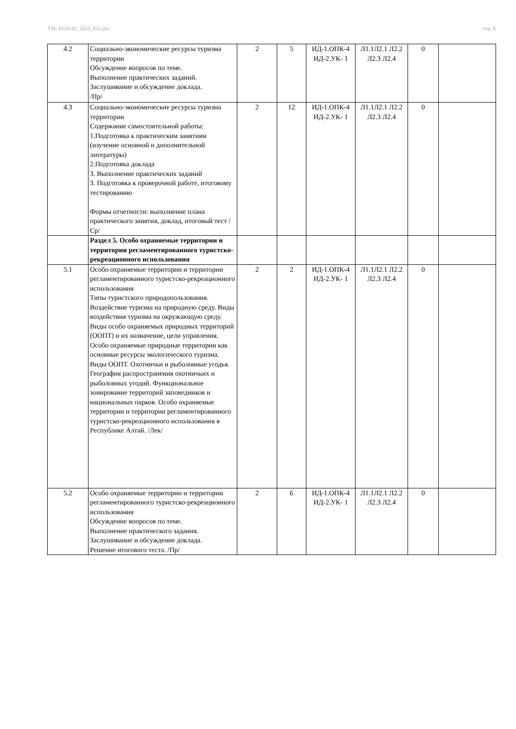УП: 43.03.02_2022_832.plx стр. 8
| 4.2 | Социально-экономические ресурсы туризма территории Обсуждение вопросов по теме. Выполнение практических заданий. Заслушивание и обсуждение доклада. /Пр/ | 2 | 5 | ИД-1.ОПК-4 ИД-2.УК- 1 | Л1.1Л2.1 Л2.2 Л2.3 Л2.4 | 0 | |
| 4.3 | Социально-экономические ресурсы туризма территории Содержание самостоятельной работы: 1.Подготовка к практическим занятиям (изучение основной и дополнительной литературы) 2.Подготовка доклада 3. Выполнение практических заданий 3. Подготовка к проверочной работе, итоговому тестированию Формы отчетности: выполнение плана практического занятия, доклад, итоговый тест /Ср/ | 2 | 12 | ИД-1.ОПК-4 ИД-2.УК- 1 | Л1.1Л2.1 Л2.2 Л2.3 Л2.4 | 0 | |
| | Раздел 5. Особо охраняемые территории и территории регламентированного туристско-рекреационного использования | | | | | | |
| 5.1 | Особо охраняемые территории и территории регламентированного туристско-рекреационного использования Типы туристского природопользования. Воздействие туризма на природную среду. Виды воздействия туризма на окружающую среду. Виды особо охраняемых природных территорий (ООПТ) и их назначение, цели управления. Особо охраняемые природные территории как основные ресурсы экологического туризма. Виды ООПТ. Охотничьи и рыболовные угодья. География распространения охотничьих и рыболовных угодий. Функциональное зонирование территорий заповедников и национальных парков. Особо охраняемые территории и территории регламентированного туристско-рекреационного использования в Республике Алтай. /Лек/ | 2 | 2 | ИД-1.ОПК-4 ИД-2.УК- 1 | Л1.1Л2.1 Л2.2 Л2.3 Л2.4 | 0 | |
| 5.2 | Особо охраняемые территории и территории регламентированного туристско-рекреационного использования Обсуждение вопросов по теме. Выполнение практического задания. Заслушивание и обсуждение доклада. Решение итогового теста. /Пр/ | 2 | 6 | ИД-1.ОПК-4 ИД-2.УК- 1 | Л1.1Л2.1 Л2.2 Л2.3 Л2.4 | 0 | |